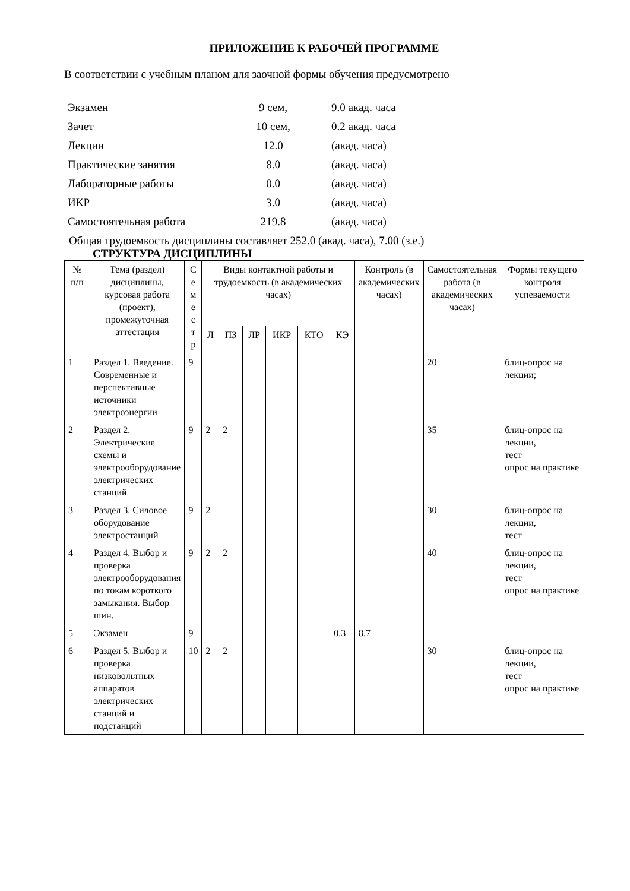ПРИЛОЖЕНИЕ К РАБОЧЕЙ ПРОГРАММЕ
В соответствии с учебным планом для заочной формы обучения предусмотрено
| Экзамен | 9 сем, | 9.0 акад. часа |
| Зачет | 10 сем, | 0.2 акад. часа |
| Лекции | 12.0 | (акад. часа) |
| Практические занятия | 8.0 | (акад. часа) |
| Лабораторные работы | 0.0 | (акад. часа) |
| ИКР | 3.0 | (акад. часа) |
| Самостоятельная работа | 219.8 | (акад. часа) |
Общая трудоемкость дисциплины составляет 252.0 (акад. часа), 7.00 (з.е.)
СТРУКТУРА ДИСЦИПЛИНЫ
| № п/п | Тема (раздел) дисциплины, курсовая работа (проект), промежуточная аттестация | С е м е с т р | Виды контактной работы и трудоемкость (в академических часах) | | | | | | Контроль (в академических часах) | Самостоятельная работа (в академических часах) | Формы текущего контроля успеваемости |
| --- | --- | --- | --- | --- | --- | --- | --- | --- | --- | --- | --- |
| | | | Л | ПЗ | ЛР | ИКР | КТО | КЭ | | | |
| 1 | Раздел 1. Введение. Современные и перспективные источники электроэнергии | 9 | | | | | | | | 20 | блиц-опрос на лекции; |
| 2 | Раздел 2. Электрические схемы и электрооборудование электрических станций | 9 | 2 | 2 | | | | | | 35 | блиц-опрос на лекции, тест опрос на практике |
| 3 | Раздел 3. Силовое оборудование электростанций | 9 | 2 | | | | | | | 30 | блиц-опрос на лекции, тест |
| 4 | Раздел 4. Выбор и проверка электрооборудования по токам короткого замыкания. Выбор шин. | 9 | 2 | 2 | | | | | | 40 | блиц-опрос на лекции, тест опрос на практике |
| 5 | Экзамен | 9 | | | | | | 0.3 | 8.7 | | |
| 6 | Раздел 5. Выбор и проверка низковольтных аппаратов электрических станций и подстанций | 10 | 2 | 2 | | | | | | 30 | блиц-опрос на лекции, тест опрос на практике |